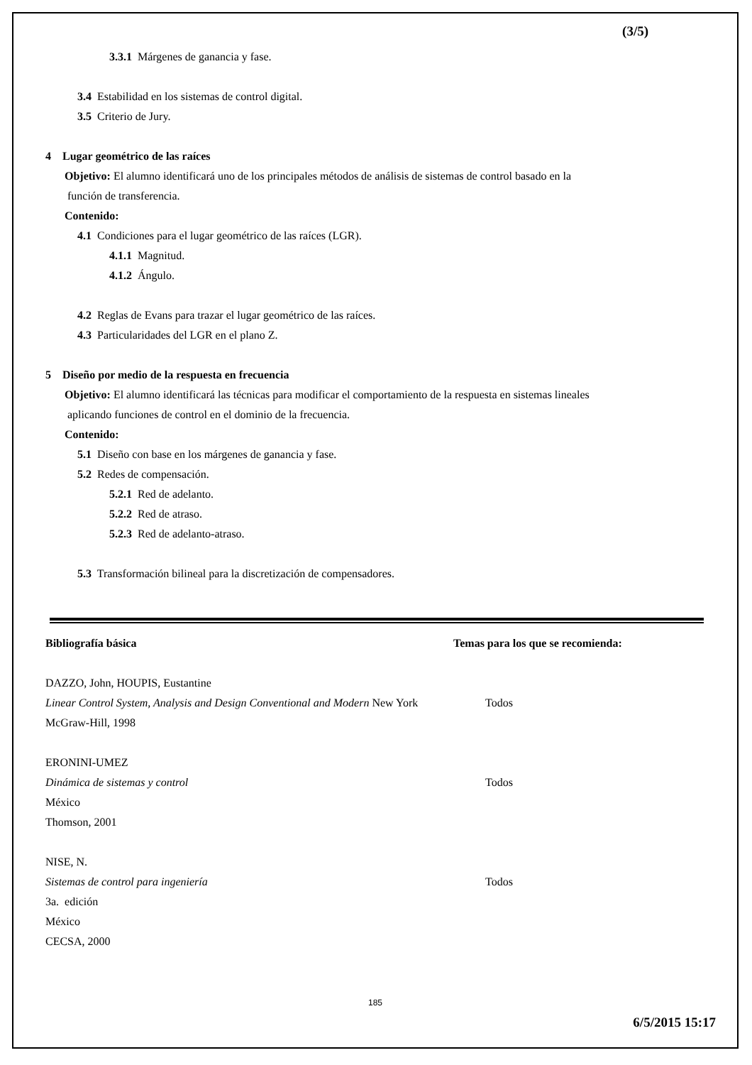(3/5)
3.3.1 Márgenes de ganancia y fase.
3.4 Estabilidad en los sistemas de control digital.
3.5 Criterio de Jury.
4 Lugar geométrico de las raíces
Objetivo: El alumno identificará uno de los principales métodos de análisis de sistemas de control basado en la
función de transferencia.
Contenido:
4.1 Condiciones para el lugar geométrico de las raíces (LGR).
4.1.1 Magnitud.
4.1.2 Ángulo.
4.2 Reglas de Evans para trazar el lugar geométrico de las raíces.
4.3 Particularidades del LGR en el plano Z.
5 Diseño por medio de la respuesta en frecuencia
Objetivo: El alumno identificará las técnicas para modificar el comportamiento de la respuesta en sistemas lineales
aplicando funciones de control en el dominio de la frecuencia.
Contenido:
5.1 Diseño con base en los márgenes de ganancia y fase.
5.2 Redes de compensación.
5.2.1 Red de adelanto.
5.2.2 Red de atraso.
5.2.3 Red de adelanto-atraso.
5.3 Transformación bilineal para la discretización de compensadores.
Bibliografía básica Temas para los que se recomienda:
DAZZO, John, HOUPIS, Eustantine
Linear Control System, Analysis and Design Conventional and Modern New York
Todos
McGraw-Hill, 1998
ERONINI-UMEZ
Dinámica de sistemas y control Todos
México
Thomson, 2001
NISE, N.
Sistemas de control para ingeniería Todos
3a. edición
México
CECSA, 2000
185
6/5/2015 15:17